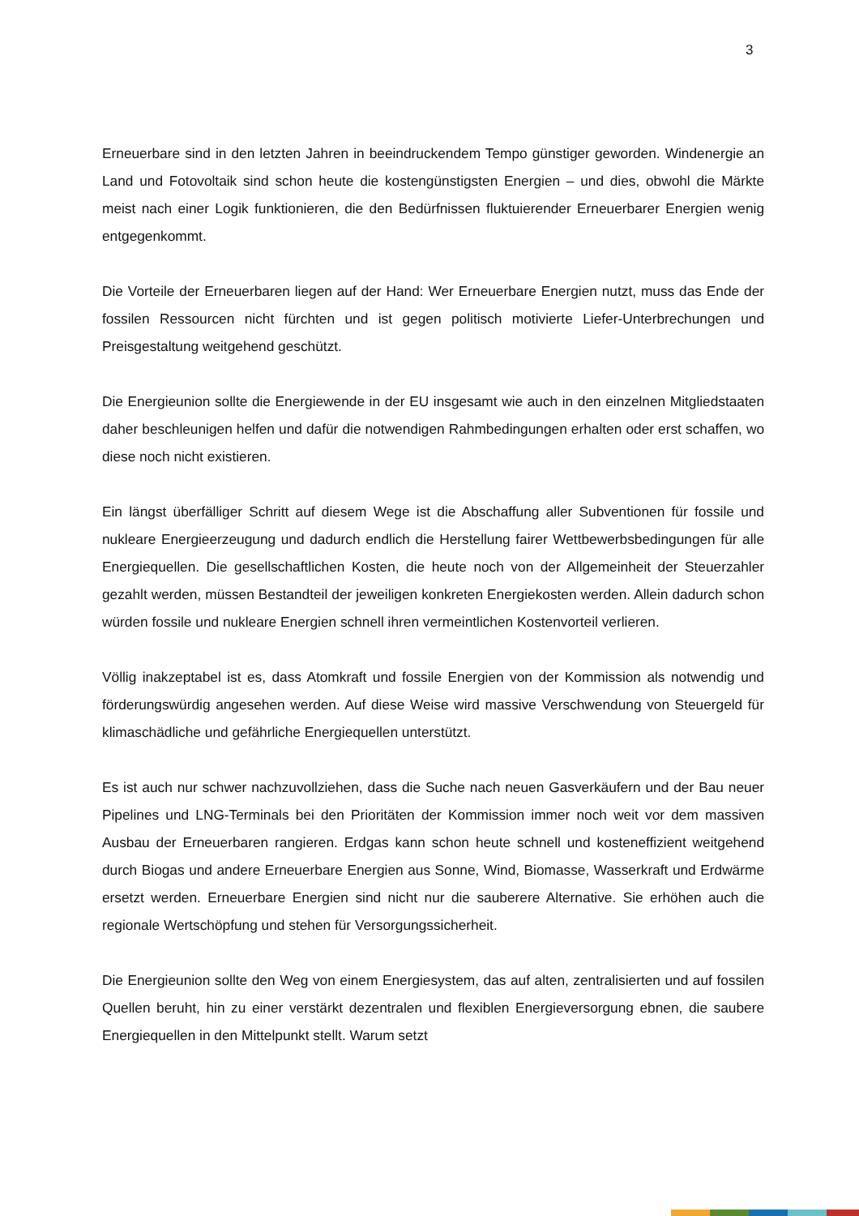3
Erneuerbare sind in den letzten Jahren in beeindruckendem Tempo günstiger geworden. Windenergie an Land und Fotovoltaik sind schon heute die kostengünstigsten Energien – und dies, obwohl die Märkte meist nach einer Logik funktionieren, die den Bedürfnissen fluktuierender Erneuerbarer Energien wenig entgegenkommt.
Die Vorteile der Erneuerbaren liegen auf der Hand: Wer Erneuerbare Energien nutzt, muss das Ende der fossilen Ressourcen nicht fürchten und ist gegen politisch motivierte Liefer-Unterbrechungen und Preisgestaltung weitgehend geschützt.
Die Energieunion sollte die Energiewende in der EU insgesamt wie auch in den einzelnen Mitgliedstaaten daher beschleunigen helfen und dafür die notwendigen Rahmbedingungen erhalten oder erst schaffen, wo diese noch nicht existieren.
Ein längst überfälliger Schritt auf diesem Wege ist die Abschaffung aller Subventionen für fossile und nukleare Energieerzeugung und dadurch endlich die Herstellung fairer Wettbewerbsbedingungen für alle Energiequellen. Die gesellschaftlichen Kosten, die heute noch von der Allgemeinheit der Steuerzahler gezahlt werden, müssen Bestandteil der jeweiligen konkreten Energiekosten werden. Allein dadurch schon würden fossile und nukleare Energien schnell ihren vermeintlichen Kostenvorteil verlieren.
Völlig inakzeptabel ist es, dass Atomkraft und fossile Energien von der Kommission als notwendig und förderungswürdig angesehen werden. Auf diese Weise wird massive Verschwendung von Steuergeld für klimaschädliche und gefährliche Energiequellen unterstützt.
Es ist auch nur schwer nachzuvollziehen, dass die Suche nach neuen Gasverkäufern und der Bau neuer Pipelines und LNG-Terminals bei den Prioritäten der Kommission immer noch weit vor dem massiven Ausbau der Erneuerbaren rangieren. Erdgas kann schon heute schnell und kosteneffizient weitgehend durch Biogas und andere Erneuerbare Energien aus Sonne, Wind, Biomasse, Wasserkraft und Erdwärme ersetzt werden. Erneuerbare Energien sind nicht nur die sauberere Alternative. Sie erhöhen auch die regionale Wertschöpfung und stehen für Versorgungssicherheit.
Die Energieunion sollte den Weg von einem Energiesystem, das auf alten, zentralisierten und auf fossilen Quellen beruht, hin zu einer verstärkt dezentralen und flexiblen Energieversorgung ebnen, die saubere Energiequellen in den Mittelpunkt stellt. Warum setzt